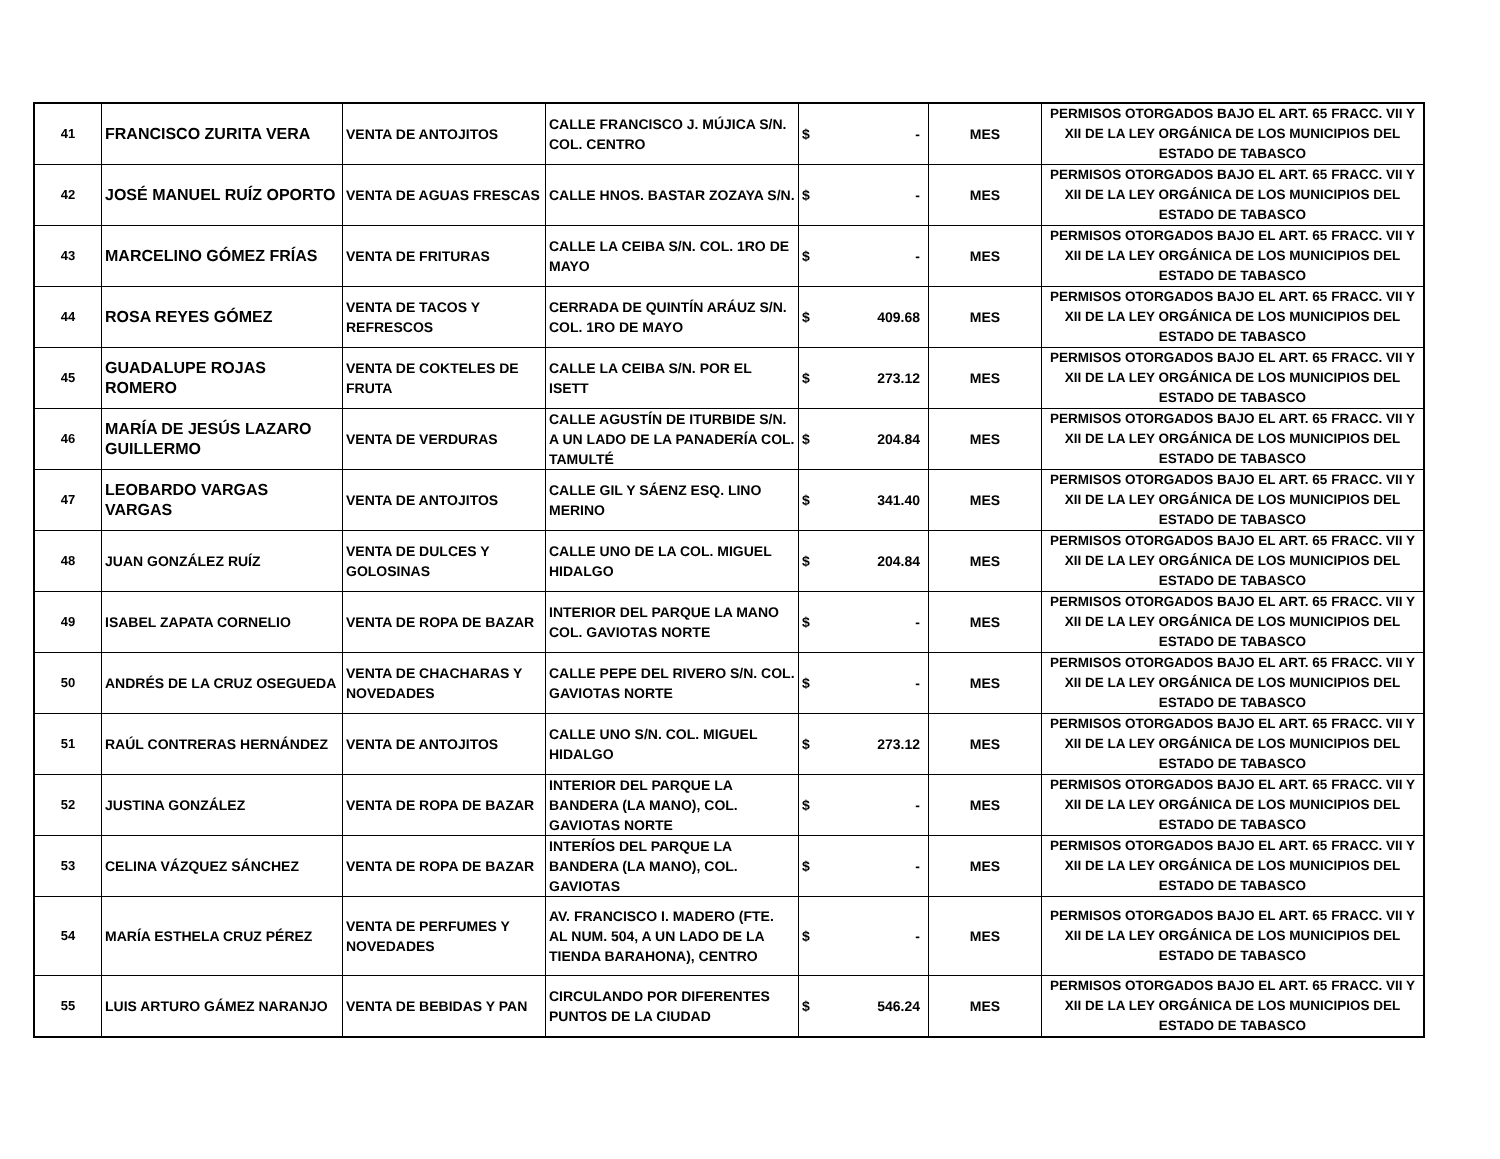| 41 | FRANCISCO ZURITA VERA | VENTA DE ANTOJITOS | CALLE FRANCISCO J. MÚJICA S/N. COL. CENTRO | $ | - | MES | PERMISOS OTORGADOS BAJO EL ART. 65 FRACC. VII Y XII DE LA LEY ORGÁNICA DE LOS MUNICIPIOS DEL ESTADO DE TABASCO |
| 42 | JOSÉ MANUEL RUÍZ OPORTO | VENTA DE AGUAS FRESCAS | CALLE HNOS. BASTAR ZOZAYA S/N. | $ | - | MES | PERMISOS OTORGADOS BAJO EL ART. 65 FRACC. VII Y XII DE LA LEY ORGÁNICA DE LOS MUNICIPIOS DEL ESTADO DE TABASCO |
| 43 | MARCELINO GÓMEZ FRÍAS | VENTA DE FRITURAS | CALLE LA CEIBA S/N. COL. 1RO DE MAYO | $ | - | MES | PERMISOS OTORGADOS BAJO EL ART. 65 FRACC. VII Y XII DE LA LEY ORGÁNICA DE LOS MUNICIPIOS DEL ESTADO DE TABASCO |
| 44 | ROSA REYES GÓMEZ | VENTA DE TACOS Y REFRESCOS | CERRADA DE QUINTÍN ARÁUZ S/N. COL. 1RO DE MAYO | $ | 409.68 | MES | PERMISOS OTORGADOS BAJO EL ART. 65 FRACC. VII Y XII DE LA LEY ORGÁNICA DE LOS MUNICIPIOS DEL ESTADO DE TABASCO |
| 45 | GUADALUPE ROJAS ROMERO | VENTA DE COKTELES DE FRUTA | CALLE LA CEIBA S/N. POR EL ISETT | $ | 273.12 | MES | PERMISOS OTORGADOS BAJO EL ART. 65 FRACC. VII Y XII DE LA LEY ORGÁNICA DE LOS MUNICIPIOS DEL ESTADO DE TABASCO |
| 46 | MARÍA DE JESÚS LAZARO GUILLERMO | VENTA DE VERDURAS | CALLE AGUSTÍN DE ITURBIDE S/N. A UN LADO DE LA PANADERÍA COL. TAMULTÉ | $ | 204.84 | MES | PERMISOS OTORGADOS BAJO EL ART. 65 FRACC. VII Y XII DE LA LEY ORGÁNICA DE LOS MUNICIPIOS DEL ESTADO DE TABASCO |
| 47 | LEOBARDO VARGAS VARGAS | VENTA DE ANTOJITOS | CALLE GIL Y SÁENZ ESQ. LINO MERINO | $ | 341.40 | MES | PERMISOS OTORGADOS BAJO EL ART. 65 FRACC. VII Y XII DE LA LEY ORGÁNICA DE LOS MUNICIPIOS DEL ESTADO DE TABASCO |
| 48 | JUAN GONZÁLEZ RUÍZ | VENTA DE DULCES Y GOLOSINAS | CALLE UNO DE LA COL. MIGUEL HIDALGO | $ | 204.84 | MES | PERMISOS OTORGADOS BAJO EL ART. 65 FRACC. VII Y XII DE LA LEY ORGÁNICA DE LOS MUNICIPIOS DEL ESTADO DE TABASCO |
| 49 | ISABEL ZAPATA CORNELIO | VENTA DE ROPA DE BAZAR | INTERIOR DEL PARQUE LA MANO COL. GAVIOTAS NORTE | $ | - | MES | PERMISOS OTORGADOS BAJO EL ART. 65 FRACC. VII Y XII DE LA LEY ORGÁNICA DE LOS MUNICIPIOS DEL ESTADO DE TABASCO |
| 50 | ANDRÉS DE LA CRUZ OSEGUEDA | VENTA DE CHACHARAS Y NOVEDADES | CALLE PEPE DEL RIVERO S/N. COL. GAVIOTAS NORTE | $ | - | MES | PERMISOS OTORGADOS BAJO EL ART. 65 FRACC. VII Y XII DE LA LEY ORGÁNICA DE LOS MUNICIPIOS DEL ESTADO DE TABASCO |
| 51 | RAÚL CONTRERAS HERNÁNDEZ | VENTA DE ANTOJITOS | CALLE UNO S/N. COL. MIGUEL HIDALGO | $ | 273.12 | MES | PERMISOS OTORGADOS BAJO EL ART. 65 FRACC. VII Y XII DE LA LEY ORGÁNICA DE LOS MUNICIPIOS DEL ESTADO DE TABASCO |
| 52 | JUSTINA GONZÁLEZ | VENTA DE ROPA DE BAZAR | INTERIOR DEL PARQUE LA BANDERA (LA MANO), COL. GAVIOTAS NORTE | $ | - | MES | PERMISOS OTORGADOS BAJO EL ART. 65 FRACC. VII Y XII DE LA LEY ORGÁNICA DE LOS MUNICIPIOS DEL ESTADO DE TABASCO |
| 53 | CELINA VÁZQUEZ SÁNCHEZ | VENTA DE ROPA DE BAZAR | INTERÍOS DEL PARQUE LA BANDERA (LA MANO), COL. GAVIOTAS | $ | - | MES | PERMISOS OTORGADOS BAJO EL ART. 65 FRACC. VII Y XII DE LA LEY ORGÁNICA DE LOS MUNICIPIOS DEL ESTADO DE TABASCO |
| 54 | MARÍA ESTHELA CRUZ PÉREZ | VENTA DE PERFUMES Y NOVEDADES | AV. FRANCISCO I. MADERO (FTE. AL NUM. 504, A UN LADO DE LA TIENDA BARAHONA), CENTRO | $ | - | MES | PERMISOS OTORGADOS BAJO EL ART. 65 FRACC. VII Y XII DE LA LEY ORGÁNICA DE LOS MUNICIPIOS DEL ESTADO DE TABASCO |
| 55 | LUIS ARTURO GÁMEZ NARANJO | VENTA DE BEBIDAS Y PAN | CIRCULANDO POR DIFERENTES PUNTOS DE LA CIUDAD | $ | 546.24 | MES | PERMISOS OTORGADOS BAJO EL ART. 65 FRACC. VII Y XII DE LA LEY ORGÁNICA DE LOS MUNICIPIOS DEL ESTADO DE TABASCO |